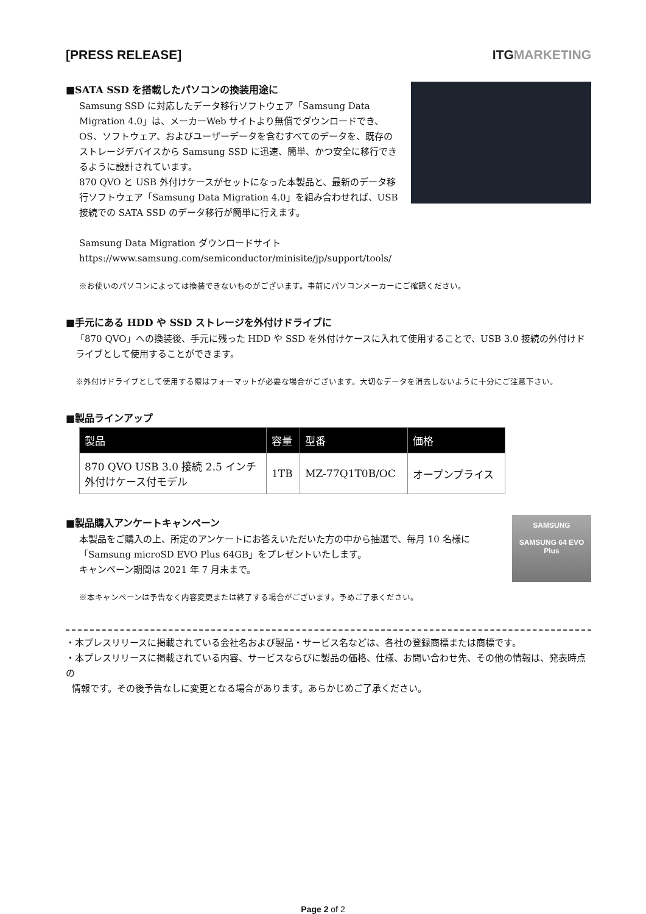[PRESS RELEASE] ITGMARKETING
■SATA SSD を搭載したパソコンの換装用途に
Samsung SSD に対応したデータ移行ソフトウェア「Samsung Data Migration 4.0」は、メーカーWeb サイトより無償でダウンロードでき、OS、ソフトウェア、およびユーザーデータを含むすべてのデータを、既存のストレージデバイスから Samsung SSD に迅速、簡単、かつ安全に移行できるように設計されています。
870 QVO と USB 外付けケースがセットになった本製品と、最新のデータ移行ソフトウェア「Samsung Data Migration 4.0」を組み合わせれば、USB 接続での SATA SSD のデータ移行が簡単に行えます。
Samsung Data Migration ダウンロードサイト
https://www.samsung.com/semiconductor/minisite/jp/support/tools/
※お使いのパソコンによっては換装できないものがございます。事前にパソコンメーカーにご確認ください。
■手元にある HDD や SSD ストレージを外付けドライブに
「870 QVO」への換装後、手元に残った HDD や SSD を外付けケースに入れて使用することで、USB 3.0 接続の外付けドライブとして使用することができます。
※外付けドライブとして使用する際はフォーマットが必要な場合がございます。大切なデータを消去しないように十分にご注意下さい。
■製品ラインアップ
| 製品 | 容量 | 型番 | 価格 |
| --- | --- | --- | --- |
| 870 QVO USB 3.0 接続 2.5 インチ外付けケース付モデル | 1TB | MZ-77Q1T0B/OC | オープンプライス |
SAMSUNG
SAMSUNG 64 EVO Plus
■製品購入アンケートキャンペーン
本製品をご購入の上、所定のアンケートにお答えいただいた方の中から抽選で、毎月 10 名様に「Samsung microSD EVO Plus 64GB」をプレゼントいたします。
キャンペーン期間は 2021 年 7 月末まで。
※本キャンペーンは予告なく内容変更または終了する場合がございます。予めご了承ください。
・本プレスリリースに掲載されている会社名および製品・サービス名などは、各社の登録商標または商標です。
・本プレスリリースに掲載されている内容、サービスならびに製品の価格、仕様、お問い合わせ先、その他の情報は、発表時点の
情報です。その後予告なしに変更となる場合があります。あらかじめご了承ください。
Page 2 of 2